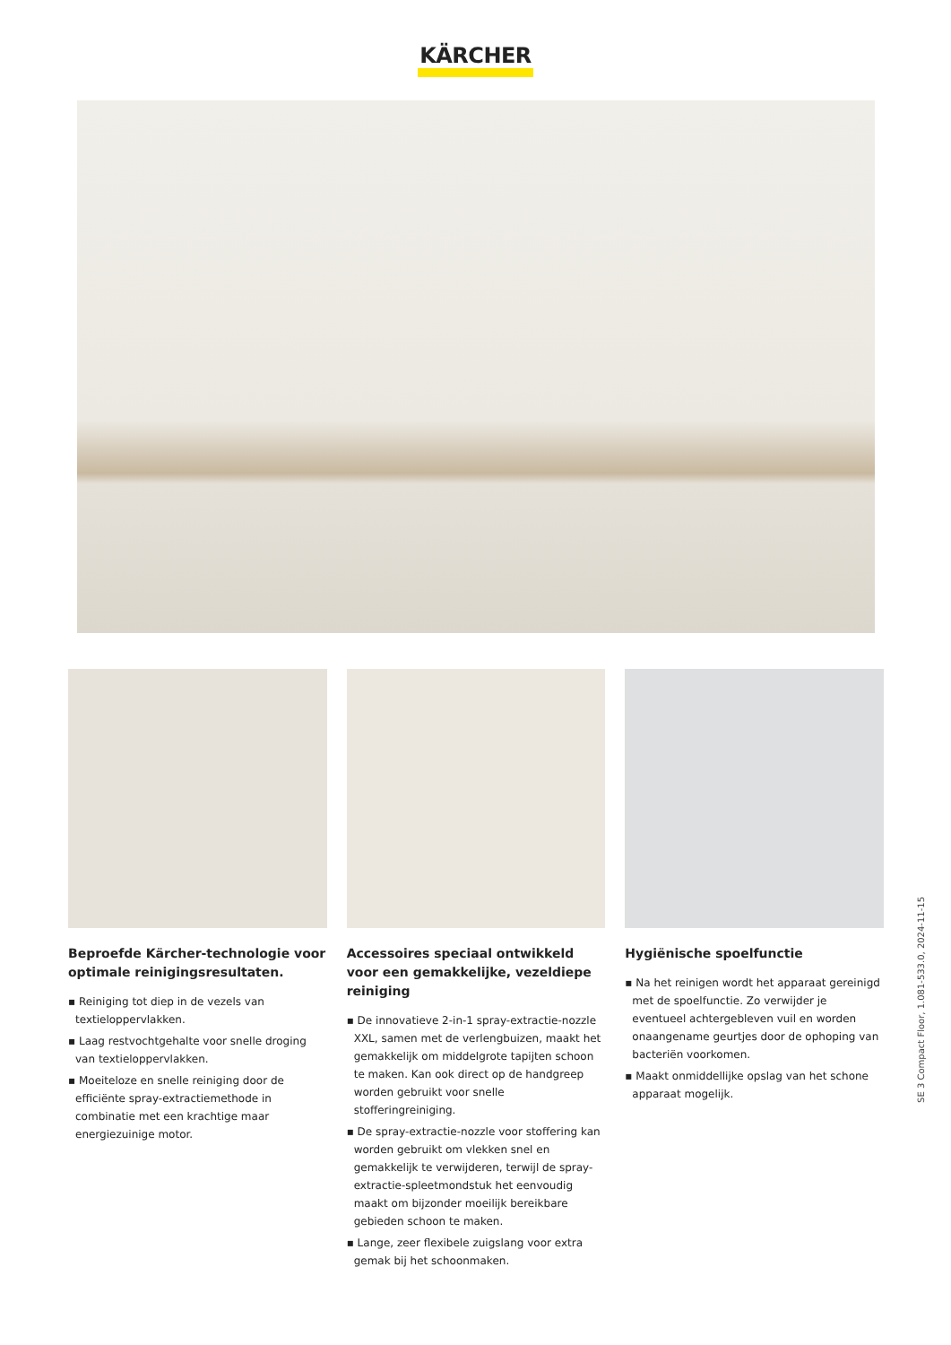KÄRCHER
Beproefde Kärcher-technologie voor optimale reinigingsresultaten.
▪ Reiniging tot diep in de vezels van textieloppervlakken.
▪ Laag restvochtgehalte voor snelle droging van textieloppervlakken.
▪ Moeiteloze en snelle reiniging door de efficiënte spray-extractiemethode in combinatie met een krachtige maar energiezuinige motor.
Accessoires speciaal ontwikkeld voor een gemakkelijke, vezeldiepe reiniging
▪ De innovatieve 2-in-1 spray-extractie-nozzle XXL, samen met de verlengbuizen, maakt het gemakkelijk om middelgrote tapijten schoon te maken. Kan ook direct op de handgreep worden gebruikt voor snelle stofferingreiniging.
▪ De spray-extractie-nozzle voor stoffering kan worden gebruikt om vlekken snel en gemakkelijk te verwijderen, terwijl de spray-extractie-spleetmondstuk het eenvoudig maakt om bijzonder moeilijk bereikbare gebieden schoon te maken.
▪ Lange, zeer flexibele zuigslang voor extra gemak bij het schoonmaken.
Hygiënische spoelfunctie
▪ Na het reinigen wordt het apparaat gereinigd met de spoelfunctie. Zo verwijder je eventueel achtergebleven vuil en worden onaangename geurtjes door de ophoping van bacteriën voorkomen.
▪ Maakt onmiddellijke opslag van het schone apparaat mogelijk.
SE 3 Compact Floor, 1.081-533.0, 2024-11-15